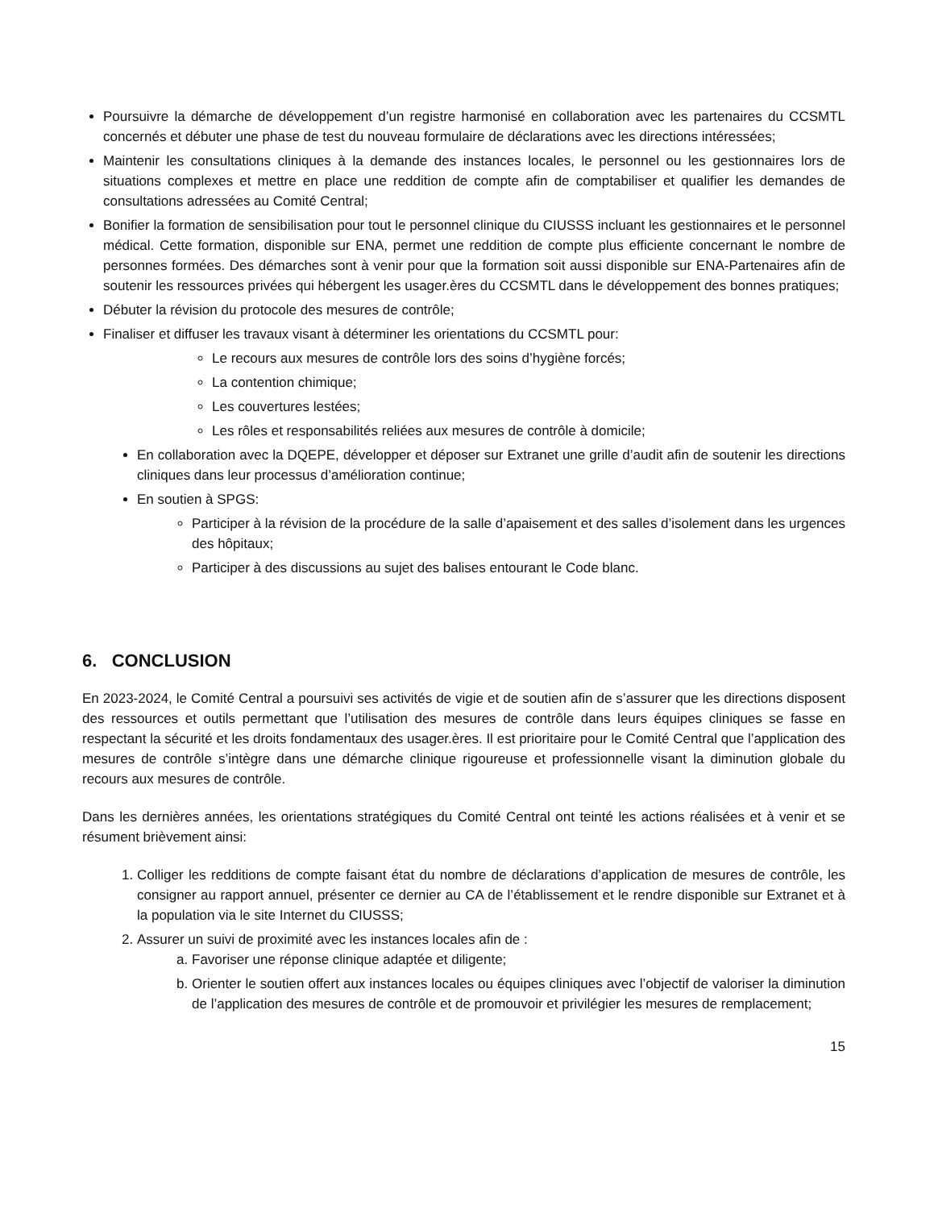Poursuivre la démarche de développement d’un registre harmonisé en collaboration avec les partenaires du CCSMTL concernés et débuter une phase de test du nouveau formulaire de déclarations avec les directions intéressées;
Maintenir les consultations cliniques à la demande des instances locales, le personnel ou les gestionnaires lors de situations complexes et mettre en place une reddition de compte afin de comptabiliser et qualifier les demandes de consultations adressées au Comité Central;
Bonifier la formation de sensibilisation pour tout le personnel clinique du CIUSSS incluant les gestionnaires et le personnel médical. Cette formation, disponible sur ENA, permet une reddition de compte plus efficiente concernant le nombre de personnes formées. Des démarches sont à venir pour que la formation soit aussi disponible sur ENA-Partenaires afin de soutenir les ressources privées qui hébergent les usager.ères du CCSMTL dans le développement des bonnes pratiques;
Débuter la révision du protocole des mesures de contrôle;
Finaliser et diffuser les travaux visant à déterminer les orientations du CCSMTL pour:
Le recours aux mesures de contrôle lors des soins d’hygiène forcés;
La contention chimique;
Les couvertures lestées;
Les rôles et responsabilités reliées aux mesures de contrôle à domicile;
En collaboration avec la DQEPE, développer et déposer sur Extranet une grille d’audit afin de soutenir les directions cliniques dans leur processus d’amélioration continue;
En soutien à SPGS:
Participer à la révision de la procédure de la salle d’apaisement et des salles d’isolement dans les urgences des hôpitaux;
Participer à des discussions au sujet des balises entourant le Code blanc.
6. CONCLUSION
En 2023-2024, le Comité Central a poursuivi ses activités de vigie et de soutien afin de s’assurer que les directions disposent des ressources et outils permettant que l’utilisation des mesures de contrôle dans leurs équipes cliniques se fasse en respectant la sécurité et les droits fondamentaux des usager.ères. Il est prioritaire pour le Comité Central que l’application des mesures de contrôle s’intègre dans une démarche clinique rigoureuse et professionnelle visant la diminution globale du recours aux mesures de contrôle.
Dans les dernières années, les orientations stratégiques du Comité Central ont teinté les actions réalisées et à venir et se résument brièvement ainsi:
1. Colliger les redditions de compte faisant état du nombre de déclarations d’application de mesures de contrôle, les consigner au rapport annuel, présenter ce dernier au CA de l’établissement et le rendre disponible sur Extranet et à la population via le site Internet du CIUSSS;
2. Assurer un suivi de proximité avec les instances locales afin de :
a. Favoriser une réponse clinique adaptée et diligente;
b. Orienter le soutien offert aux instances locales ou équipes cliniques avec l’objectif de valoriser la diminution de l’application des mesures de contrôle et de promouvoir et privilégier les mesures de remplacement;
15